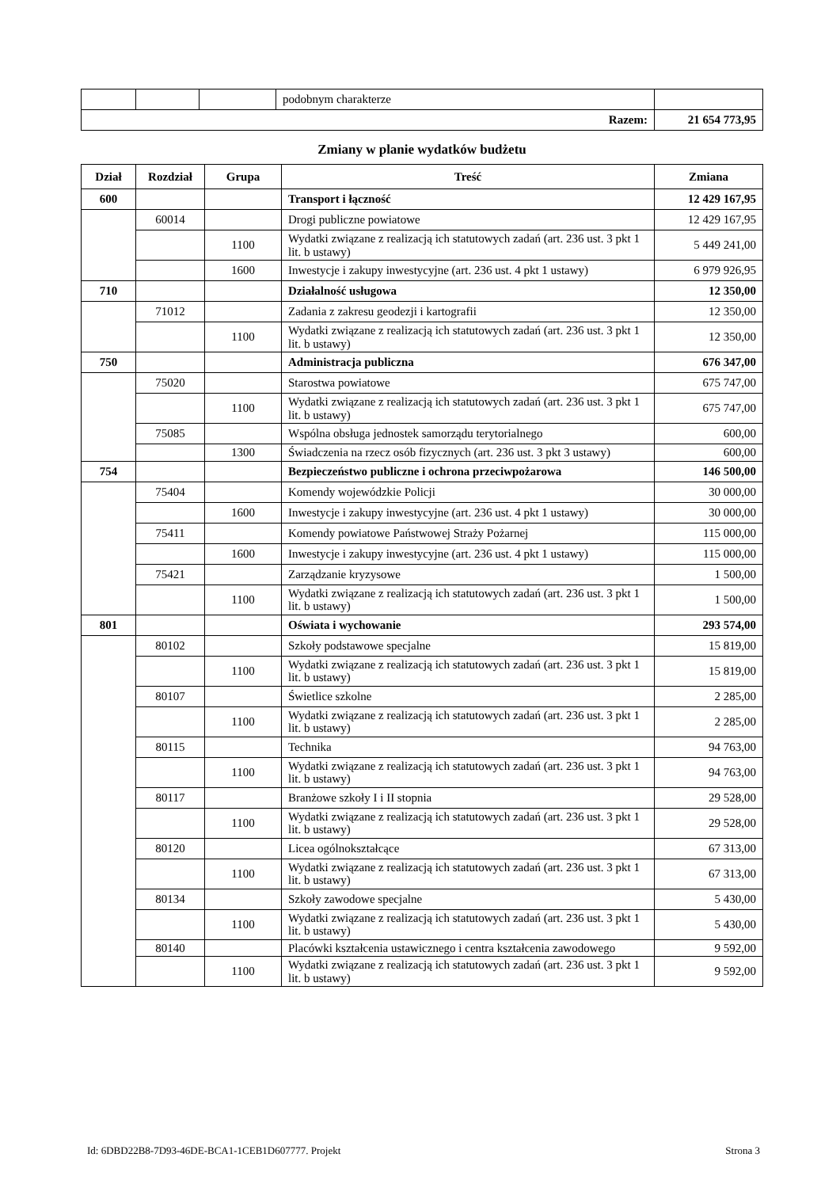| | | | podobnym charakterze | |
| Razem: | | | | 21 654 773,95 |
Zmiany w planie wydatków budżetu
| Dział | Rozdział | Grupa | Treść | Zmiana |
| --- | --- | --- | --- | --- |
| 600 | | | Transport i łączność | 12 429 167,95 |
| | 60014 | | Drogi publiczne powiatowe | 12 429 167,95 |
| | | 1100 | Wydatki związane z realizacją ich statutowych zadań (art. 236 ust. 3 pkt 1 lit. b ustawy) | 5 449 241,00 |
| | | 1600 | Inwestycje i zakupy inwestycyjne (art. 236 ust. 4 pkt 1 ustawy) | 6 979 926,95 |
| 710 | | | Działalność usługowa | 12 350,00 |
| | 71012 | | Zadania z zakresu geodezji i kartografii | 12 350,00 |
| | | 1100 | Wydatki związane z realizacją ich statutowych zadań (art. 236 ust. 3 pkt 1 lit. b ustawy) | 12 350,00 |
| 750 | | | Administracja publiczna | 676 347,00 |
| | 75020 | | Starostwa powiatowe | 675 747,00 |
| | | 1100 | Wydatki związane z realizacją ich statutowych zadań (art. 236 ust. 3 pkt 1 lit. b ustawy) | 675 747,00 |
| | 75085 | | Wspólna obsługa jednostek samorządu terytorialnego | 600,00 |
| | | 1300 | Świadczenia na rzecz osób fizycznych (art. 236 ust. 3 pkt 3 ustawy) | 600,00 |
| 754 | | | Bezpieczeństwo publiczne i ochrona przeciwpożarowa | 146 500,00 |
| | 75404 | | Komendy wojewódzkie Policji | 30 000,00 |
| | | 1600 | Inwestycje i zakupy inwestycyjne (art. 236 ust. 4 pkt 1 ustawy) | 30 000,00 |
| | 75411 | | Komendy powiatowe Państwowej Straży Pożarnej | 115 000,00 |
| | | 1600 | Inwestycje i zakupy inwestycyjne (art. 236 ust. 4 pkt 1 ustawy) | 115 000,00 |
| | 75421 | | Zarządzanie kryzysowe | 1 500,00 |
| | | 1100 | Wydatki związane z realizacją ich statutowych zadań (art. 236 ust. 3 pkt 1 lit. b ustawy) | 1 500,00 |
| 801 | | | Oświata i wychowanie | 293 574,00 |
| | 80102 | | Szkoły podstawowe specjalne | 15 819,00 |
| | | 1100 | Wydatki związane z realizacją ich statutowych zadań (art. 236 ust. 3 pkt 1 lit. b ustawy) | 15 819,00 |
| | 80107 | | Świetlice szkolne | 2 285,00 |
| | | 1100 | Wydatki związane z realizacją ich statutowych zadań (art. 236 ust. 3 pkt 1 lit. b ustawy) | 2 285,00 |
| | 80115 | | Technika | 94 763,00 |
| | | 1100 | Wydatki związane z realizacją ich statutowych zadań (art. 236 ust. 3 pkt 1 lit. b ustawy) | 94 763,00 |
| | 80117 | | Branżowe szkoły I i II stopnia | 29 528,00 |
| | | 1100 | Wydatki związane z realizacją ich statutowych zadań (art. 236 ust. 3 pkt 1 lit. b ustawy) | 29 528,00 |
| | 80120 | | Licea ogólnokształcące | 67 313,00 |
| | | 1100 | Wydatki związane z realizacją ich statutowych zadań (art. 236 ust. 3 pkt 1 lit. b ustawy) | 67 313,00 |
| | 80134 | | Szkoły zawodowe specjalne | 5 430,00 |
| | | 1100 | Wydatki związane z realizacją ich statutowych zadań (art. 236 ust. 3 pkt 1 lit. b ustawy) | 5 430,00 |
| | 80140 | | Placówki kształcenia ustawicznego i centra kształcenia zawodowego | 9 592,00 |
| | | 1100 | Wydatki związane z realizacją ich statutowych zadań (art. 236 ust. 3 pkt 1 lit. b ustawy) | 9 592,00 |
Id: 6DBD22B8-7D93-46DE-BCA1-1CEB1D607777. Projekt Strona 3